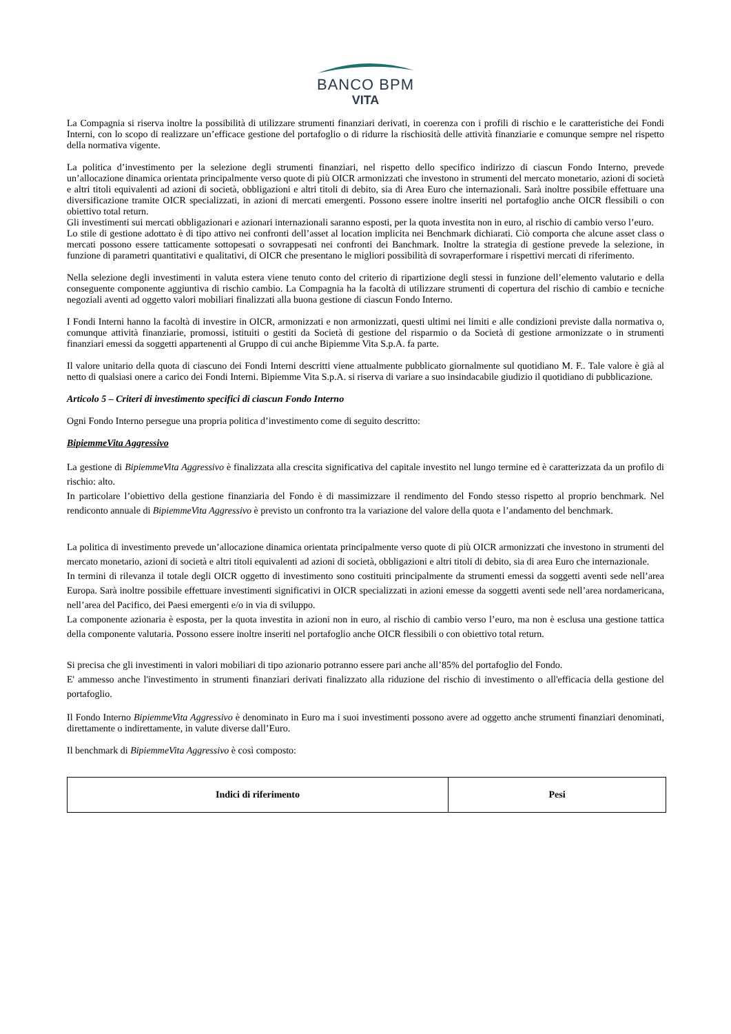BANCO BPM
VITA
La Compagnia si riserva inoltre la possibilità di utilizzare strumenti finanziari derivati, in coerenza con i profili di rischio e le caratteristiche dei Fondi Interni, con lo scopo di realizzare un’efficace gestione del portafoglio o di ridurre la rischiosità delle attività finanziarie e comunque sempre nel rispetto della normativa vigente.
La politica d’investimento per la selezione degli strumenti finanziari, nel rispetto dello specifico indirizzo di ciascun Fondo Interno, prevede un’allocazione dinamica orientata principalmente verso quote di più OICR armonizzati che investono in strumenti del mercato monetario, azioni di società e altri titoli equivalenti ad azioni di società, obbligazioni e altri titoli di debito, sia di Area Euro che internazionali. Sarà inoltre possibile effettuare una diversificazione tramite OICR specializzati, in azioni di mercati emergenti. Possono essere inoltre inseriti nel portafoglio anche OICR flessibili o con obiettivo total return.
Gli investimenti sui mercati obbligazionari e azionari internazionali saranno esposti, per la quota investita non in euro, al rischio di cambio verso l’euro.
Lo stile di gestione adottato è di tipo attivo nei confronti dell’asset al location implicita nei Benchmark dichiarati. Ciò comporta che alcune asset class o mercati possono essere tatticamente sottopesati o sovrappesati nei confronti dei Banchmark. Inoltre la strategia di gestione prevede la selezione, in funzione di parametri quantitativi e qualitativi, di OICR che presentano le migliori possibilità di sovraperformare i rispettivi mercati di riferimento.
Nella selezione degli investimenti in valuta estera viene tenuto conto del criterio di ripartizione degli stessi in funzione dell’elemento valutario e della conseguente componente aggiuntiva di rischio cambio. La Compagnia ha la facoltà di utilizzare strumenti di copertura del rischio di cambio e tecniche negoziali aventi ad oggetto valori mobiliari finalizzati alla buona gestione di ciascun Fondo Interno.
I Fondi Interni hanno la facoltà di investire in OICR, armonizzati e non armonizzati, questi ultimi nei limiti e alle condizioni previste dalla normativa o, comunque attività finanziarie, promossi, istituiti o gestiti da Società di gestione del risparmio o da Società di gestione armonizzate o in strumenti finanziari emessi da soggetti appartenenti al Gruppo di cui anche Bipiemme Vita S.p.A. fa parte.
Il valore unitario della quota di ciascuno dei Fondi Interni descritti viene attualmente pubblicato giornalmente sul quotidiano M. F.. Tale valore è già al netto di qualsiasi onere a carico dei Fondi Interni. Bipiemme Vita S.p.A. si riserva di variare a suo insindacabile giudizio il quotidiano di pubblicazione.
Articolo 5 – Criteri di investimento specifici di ciascun Fondo Interno
Ogni Fondo Interno persegue una propria politica d’investimento come di seguito descritto:
BipiemmeVita Aggressivo
La gestione di BipiemmeVita Aggressivo è finalizzata alla crescita significativa del capitale investito nel lungo termine ed è caratterizzata da un profilo di rischio: alto.
In particolare l’obiettivo della gestione finanziaria del Fondo è di massimizzare il rendimento del Fondo stesso rispetto al proprio benchmark. Nel rendiconto annuale di BipiemmeVita Aggressivo è previsto un confronto tra la variazione del valore della quota e l’andamento del benchmark.
La politica di investimento prevede un’allocazione dinamica orientata principalmente verso quote di più OICR armonizzati che investono in strumenti del mercato monetario, azioni di società e altri titoli equivalenti ad azioni di società, obbligazioni e altri titoli di debito, sia di area Euro che internazionale.
In termini di rilevanza il totale degli OICR oggetto di investimento sono costituiti principalmente da strumenti emessi da soggetti aventi sede nell’area Europa. Sarà inoltre possibile effettuare investimenti significativi in OICR specializzati in azioni emesse da soggetti aventi sede nell’area nordamericana, nell’area del Pacifico, dei Paesi emergenti e/o in via di sviluppo.
La componente azionaria è esposta, per la quota investita in azioni non in euro, al rischio di cambio verso l’euro, ma non è esclusa una gestione tattica della componente valutaria. Possono essere inoltre inseriti nel portafoglio anche OICR flessibili o con obiettivo total return.
Si precisa che gli investimenti in valori mobiliari di tipo azionario potranno essere pari anche all’85% del portafoglio del Fondo.
E' ammesso anche l'investimento in strumenti finanziari derivati finalizzato alla riduzione del rischio di investimento o all'efficacia della gestione del portafoglio.
Il Fondo Interno BipiemmeVita Aggressivo è denominato in Euro ma i suoi investimenti possono avere ad oggetto anche strumenti finanziari denominati, direttamente o indirettamente, in valute diverse dall’Euro.
Il benchmark di BipiemmeVita Aggressivo è così composto:
| Indici di riferimento | Pesi |
| --- | --- |